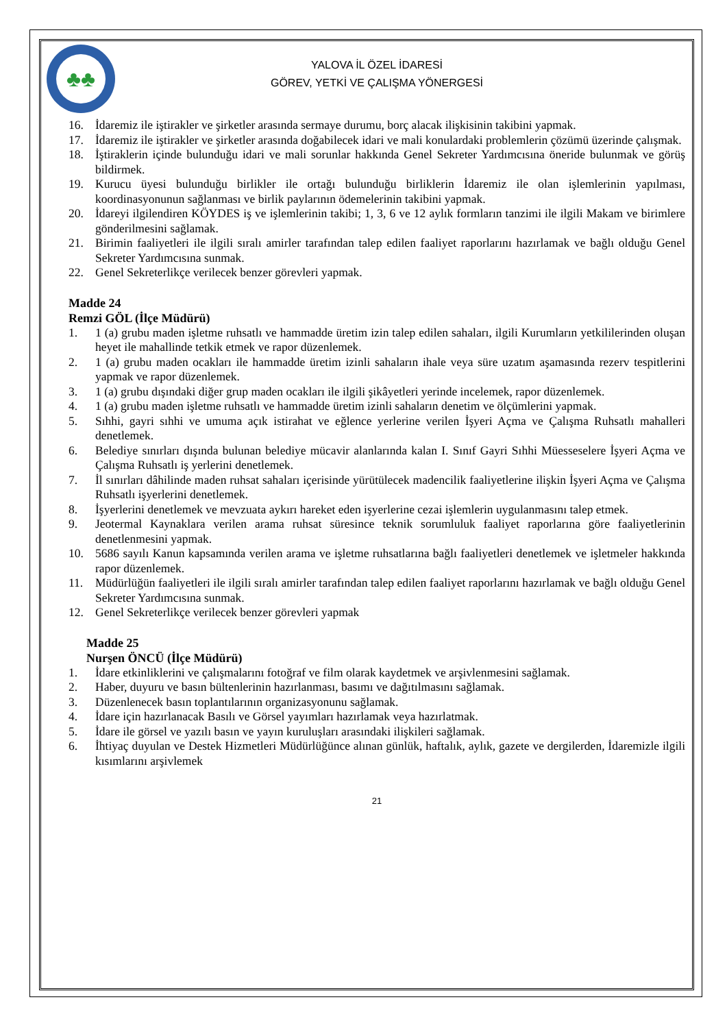♣♣
YALOVA İL ÖZEL İDARESİ
GÖREV, YETKİ VE ÇALIŞMA YÖNERGESİ
16. İdaremiz ile iştirakler ve şirketler arasında sermaye durumu, borç alacak ilişkisinin takibini yapmak.
17. İdaremiz ile iştirakler ve şirketler arasında doğabilecek idari ve mali konulardaki problemlerin çözümü üzerinde çalışmak.
18. İştiraklerin içinde bulunduğu idari ve mali sorunlar hakkında Genel Sekreter Yardımcısına öneride bulunmak ve görüş bildirmek.
19. Kurucu üyesi bulunduğu birlikler ile ortağı bulunduğu birliklerin İdaremiz ile olan işlemlerinin yapılması, koordinasyonunun sağlanması ve birlik paylarının ödemelerinin takibini yapmak.
20. İdareyi ilgilendiren KÖYDES iş ve işlemlerinin takibi; 1, 3, 6 ve 12 aylık formların tanzimi ile ilgili Makam ve birimlere gönderilmesini sağlamak.
21. Birimin faaliyetleri ile ilgili sıralı amirler tarafından talep edilen faaliyet raporlarını hazırlamak ve bağlı olduğu Genel Sekreter Yardımcısına sunmak.
22. Genel Sekreterlikçe verilecek benzer görevleri yapmak.
Madde 24
Remzi GÖL (İlçe Müdürü)
1. 1 (a) grubu maden işletme ruhsatlı ve hammadde üretim izin talep edilen sahaları, ilgili Kurumların yetkililerinden oluşan heyet ile mahallinde tetkik etmek ve rapor düzenlemek.
2. 1 (a) grubu maden ocakları ile hammadde üretim izinli sahaların ihale veya süre uzatım aşamasında rezerv tespitlerini yapmak ve rapor düzenlemek.
3. 1 (a) grubu dışındaki diğer grup maden ocakları ile ilgili şikâyetleri yerinde incelemek, rapor düzenlemek.
4. 1 (a) grubu maden işletme ruhsatlı ve hammadde üretim izinli sahaların denetim ve ölçümlerini yapmak.
5. Sıhhi, gayri sıhhi ve umuma açık istirahat ve eğlence yerlerine verilen İşyeri Açma ve Çalışma Ruhsatlı mahalleri denetlemek.
6. Belediye sınırları dışında bulunan belediye mücavir alanlarında kalan I. Sınıf Gayri Sıhhi Müesseselere İşyeri Açma ve Çalışma Ruhsatlı iş yerlerini denetlemek.
7. İl sınırları dâhilinde maden ruhsat sahaları içerisinde yürütülecek madencilik faaliyetlerine ilişkin İşyeri Açma ve Çalışma Ruhsatlı işyerlerini denetlemek.
8. İşyerlerini denetlemek ve mevzuata aykırı hareket eden işyerlerine cezai işlemlerin uygulanmasını talep etmek.
9. Jeotermal Kaynaklara verilen arama ruhsat süresince teknik sorumluluk faaliyet raporlarına göre faaliyetlerinin denetlenmesini yapmak.
10. 5686 sayılı Kanun kapsamında verilen arama ve işletme ruhsatlarına bağlı faaliyetleri denetlemek ve işletmeler hakkında rapor düzenlemek.
11. Müdürlüğün faaliyetleri ile ilgili sıralı amirler tarafından talep edilen faaliyet raporlarını hazırlamak ve bağlı olduğu Genel Sekreter Yardımcısına sunmak.
12. Genel Sekreterlikçe verilecek benzer görevleri yapmak
Madde 25
Nurşen ÖNCÜ (İlçe Müdürü)
1. İdare etkinliklerini ve çalışmalarını fotoğraf ve film olarak kaydetmek ve arşivlenmesini sağlamak.
2. Haber, duyuru ve basın bültenlerinin hazırlanması, basımı ve dağıtılmasını sağlamak.
3. Düzenlenecek basın toplantılarının organizasyonunu sağlamak.
4. İdare için hazırlanacak Basılı ve Görsel yayımları hazırlamak veya hazırlatmak.
5. İdare ile görsel ve yazılı basın ve yayın kuruluşları arasındaki ilişkileri sağlamak.
6. İhtiyaç duyulan ve Destek Hizmetleri Müdürlüğünce alınan günlük, haftalık, aylık, gazete ve dergilerden, İdaremizle ilgili kısımlarını arşivlemek
21